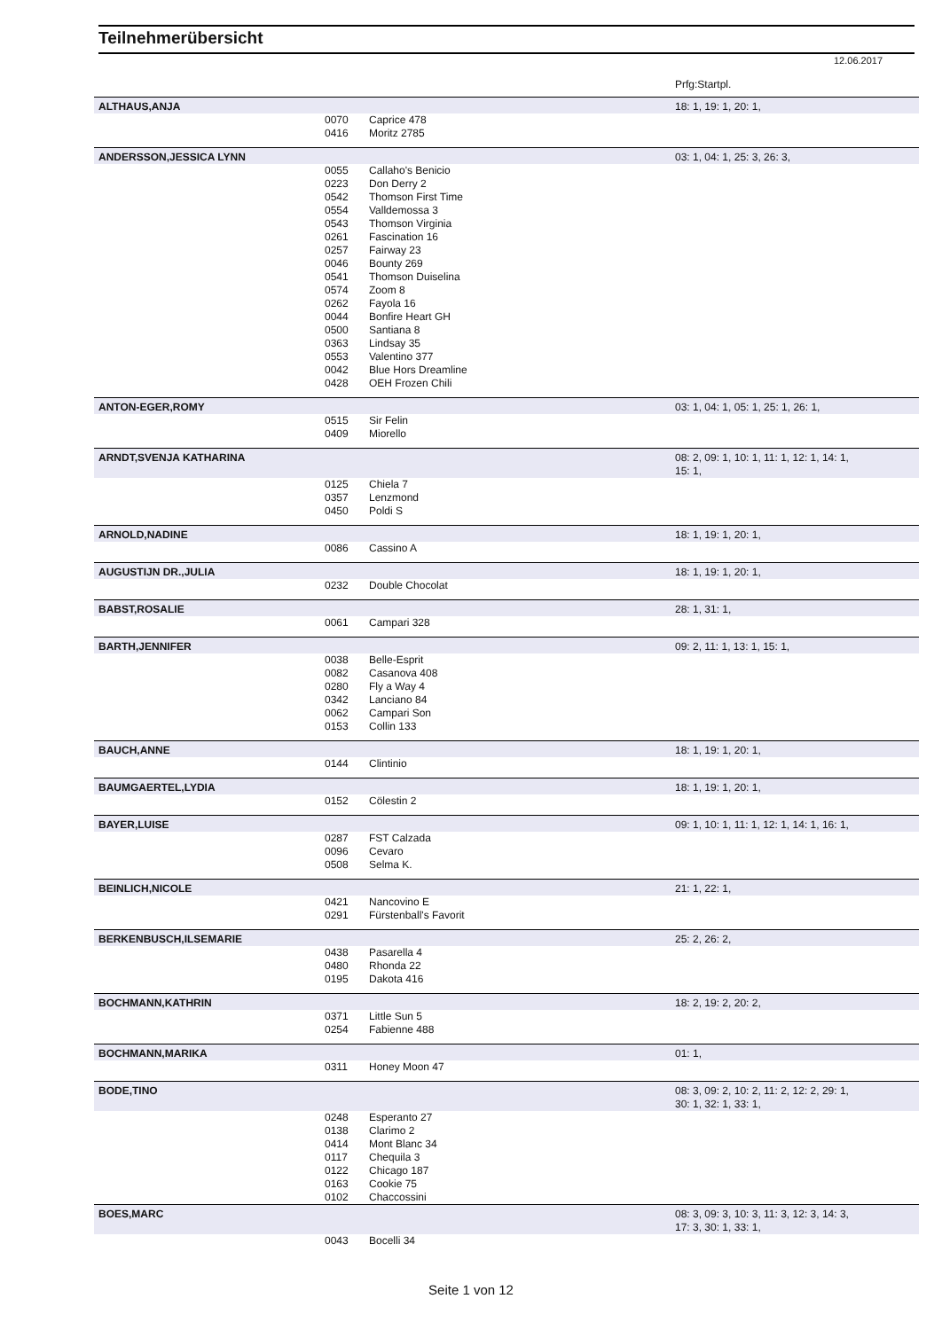Teilnehmerübersicht
12.06.2017
| | | | Prfg:Startpl. |
| ALTHAUS,ANJA | | | 18: 1, 19: 1, 20: 1, |
| | 0070 | Caprice 478 | |
| | 0416 | Moritz 2785 | |
| ANDERSSON,JESSICA LYNN | | | 03: 1, 04: 1, 25: 3, 26: 3, |
| | 0055 | Callaho's Benicio | |
| | 0223 | Don Derry 2 | |
| | 0542 | Thomson First Time | |
| | 0554 | Valldemossa 3 | |
| | 0543 | Thomson Virginia | |
| | 0261 | Fascination 16 | |
| | 0257 | Fairway 23 | |
| | 0046 | Bounty 269 | |
| | 0541 | Thomson Duiselina | |
| | 0574 | Zoom 8 | |
| | 0262 | Fayola 16 | |
| | 0044 | Bonfire Heart GH | |
| | 0500 | Santiana 8 | |
| | 0363 | Lindsay 35 | |
| | 0553 | Valentino 377 | |
| | 0042 | Blue Hors Dreamline | |
| | 0428 | OEH Frozen Chili | |
| ANTON-EGER,ROMY | | | 03: 1, 04: 1, 05: 1, 25: 1, 26: 1, |
| | 0515 | Sir Felin | |
| | 0409 | Miorello | |
| ARNDT,SVENJA KATHARINA | | | 08: 2, 09: 1, 10: 1, 11: 1, 12: 1, 14: 1, 15: 1, |
| | 0125 | Chiela 7 | |
| | 0357 | Lenzmond | |
| | 0450 | Poldi S | |
| ARNOLD,NADINE | | | 18: 1, 19: 1, 20: 1, |
| | 0086 | Cassino A | |
| AUGUSTIJN DR.,JULIA | | | 18: 1, 19: 1, 20: 1, |
| | 0232 | Double Chocolat | |
| BABST,ROSALIE | | | 28: 1, 31: 1, |
| | 0061 | Campari 328 | |
| BARTH,JENNIFER | | | 09: 2, 11: 1, 13: 1, 15: 1, |
| | 0038 | Belle-Esprit | |
| | 0082 | Casanova 408 | |
| | 0280 | Fly a Way 4 | |
| | 0342 | Lanciano 84 | |
| | 0062 | Campari Son | |
| | 0153 | Collin 133 | |
| BAUCH,ANNE | | | 18: 1, 19: 1, 20: 1, |
| | 0144 | Clintinio | |
| BAUMGAERTEL,LYDIA | | | 18: 1, 19: 1, 20: 1, |
| | 0152 | Cölestin 2 | |
| BAYER,LUISE | | | 09: 1, 10: 1, 11: 1, 12: 1, 14: 1, 16: 1, |
| | 0287 | FST Calzada | |
| | 0096 | Cevaro | |
| | 0508 | Selma K. | |
| BEINLICH,NICOLE | | | 21: 1, 22: 1, |
| | 0421 | Nancovino E | |
| | 0291 | Fürstenball's Favorit | |
| BERKENBUSCH,ILSEMARIE | | | 25: 2, 26: 2, |
| | 0438 | Pasarella 4 | |
| | 0480 | Rhonda 22 | |
| | 0195 | Dakota 416 | |
| BOCHMANN,KATHRIN | | | 18: 2, 19: 2, 20: 2, |
| | 0371 | Little Sun 5 | |
| | 0254 | Fabienne 488 | |
| BOCHMANN,MARIKA | | | 01: 1, |
| | 0311 | Honey Moon 47 | |
| BODE,TINO | | | 08: 3, 09: 2, 10: 2, 11: 2, 12: 2, 29: 1, 30: 1, 32: 1, 33: 1, |
| | 0248 | Esperanto 27 | |
| | 0138 | Clarimo 2 | |
| | 0414 | Mont Blanc 34 | |
| | 0117 | Chequila 3 | |
| | 0122 | Chicago 187 | |
| | 0163 | Cookie 75 | |
| | 0102 | Chaccossini | |
| BOES,MARC | | | 08: 3, 09: 3, 10: 3, 11: 3, 12: 3, 14: 3, 17: 3, 30: 1, 33: 1, |
| | 0043 | Bocelli 34 | |
Seite 1 von 12